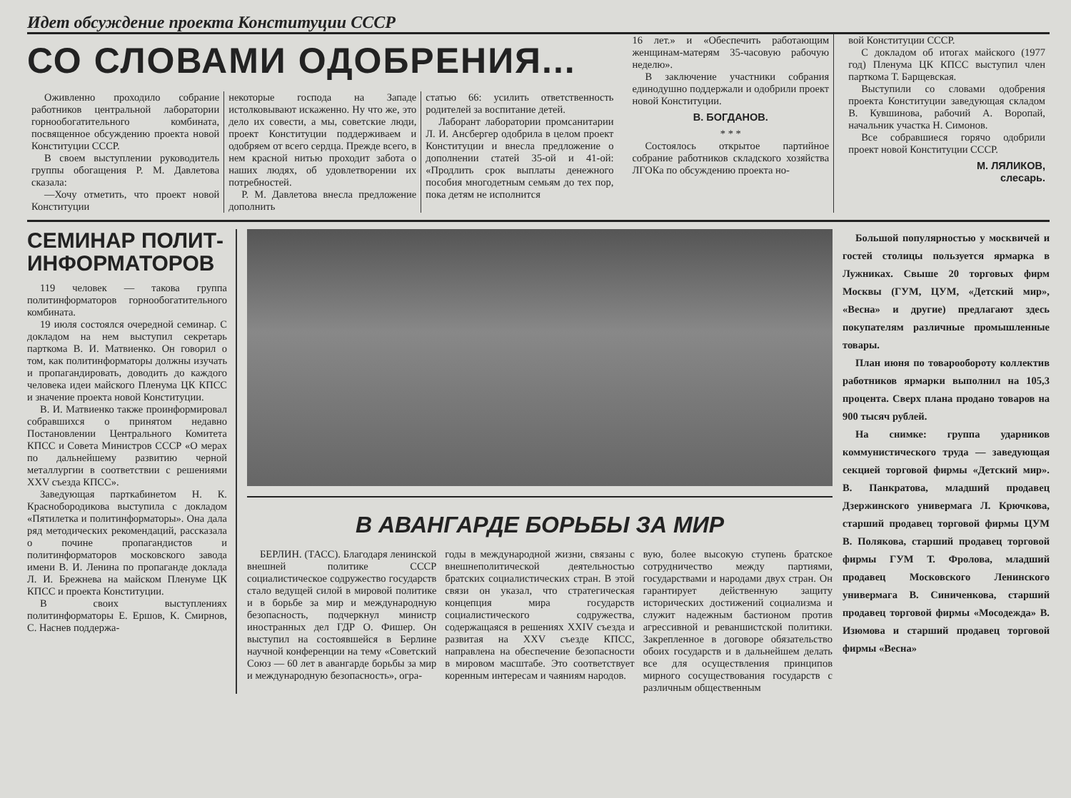Идет обсуждение проекта Конституции СССР
СО СЛОВАМИ ОДОБРЕНИЯ...
Оживленно проходило собрание работников центральной лаборатории горнообогатительного комбината, посвященное обсуждению проекта новой Конституции СССР.
В своем выступлении руководитель группы обогащения Р. М. Давлетова сказала:
—Хочу отметить, что проект новой Конституции
некоторые господа на Западе истолковывают искаженно. Ну что же, это дело их совести, а мы, советские люди, проект Конституции поддерживаем и одобряем от всего сердца. Прежде всего, в нем красной нитью проходит забота о наших людях, об удовлетворении их потребностей.
Р. М. Давлетова внесла предложение дополнить
статью 66: усилить ответственность родителей за воспитание детей.
Лаборант лаборатории промсанитарии Л. И. Ансбергер одобрила в целом проект Конституции и внесла предложение о дополнении статей 35-ой и 41-ой: «Продлить срок выплаты денежного пособия многодетным семьям до тех пор, пока детям не исполнится
16 лет.» и «Обеспечить работающим женщинам-матерям 35-часовую рабочую неделю».
В заключение участники собрания единодушно поддержали и одобрили проект новой Конституции.
В. БОГДАНОВ.
* * *
Состоялось открытое партийное собрание работников складского хозяйства ЛГОКа по обсуждению проекта но-
вой Конституции СССР.
С докладом об итогах майского (1977 год) Пленума ЦК КПСС выступил член парткома Т. Барщевская.
Выступили со словами одобрения проекта Конституции заведующая складом В. Кувшинова, рабочий А. Воропай, начальник участка Н. Симонов.
Все собравшиеся горячо одобрили проект новой Конституции СССР.
М. ЛЯЛИКОВ,
слесарь.
СЕМИНАР ПОЛИТ-
ИНФОРМАТОРОВ
119 человек — такова группа политинформаторов горнообогатительного комбината.
19 июля состоялся очередной семинар. С докладом на нем выступил секретарь парткома В. И. Матвиенко. Он говорил о том, как политинформаторы должны изучать и пропагандировать, доводить до каждого человека идеи майского Пленума ЦК КПСС и значение проекта новой Конституции.
В. И. Матвиенко также проинформировал собравшихся о принятом недавно Постановлении Центрального Комитета КПСС и Совета Министров СССР «О мерах по дальнейшему развитию черной металлургии в соответствии с решениями XXV съезда КПСС».
Заведующая парткабинетом Н. К. Краснобородикова выступила с докладом «Пятилетка и политинформаторы». Она дала ряд методических рекомендаций, рассказала о почине пропагандистов и политинформаторов московского завода имени В. И. Ленина по пропаганде доклада Л. И. Брежнева на майском Пленуме ЦК КПСС и проекта Конституции.
В своих выступлениях политинформаторы Е. Ершов, К. Смирнов, С. Наснев поддержа-
В АВАНГАРДЕ БОРЬБЫ ЗА МИР
БЕРЛИН. (ТАСС). Благодаря ленинской внешней политике СССР социалистическое содружество государств стало ведущей силой в мировой политике и в борьбе за мир и международную безопасность, подчеркнул министр иностранных дел ГДР О. Фишер. Он выступил на состоявшейся в Берлине научной конференции на тему «Советский Союз — 60 лет в авангарде борьбы за мир и международную безопасность», огра-
годы в международной жизни, связаны с внешнеполитической деятельностью братских социалистических стран. В этой связи он указал, что стратегическая концепция мира государств социалистического содружества, содержащаяся в решениях XXIV съезда и развитая на XXV съезде КПСС, направлена на обеспечение безопасности в мировом масштабе. Это соответствует коренным интересам и чаяниям народов.
вую, более высокую ступень братское сотрудничество между партиями, государствами и народами двух стран. Он гарантирует действенную защиту исторических достижений социализма и служит надежным бастионом против агрессивной и реваншистской политики. Закрепленное в договоре обязательство обоих государств и в дальнейшем делать все для осуществления принципов мирного сосуществования государств с различным общественным
Большой популярностью у москвичей и гостей столицы пользуется ярмарка в Лужниках. Свыше 20 торговых фирм Москвы (ГУМ, ЦУМ, «Детский мир», «Весна» и другие) предлагают здесь покупателям различные промышленные товары.
План июня по товарообороту коллектив работников ярмарки выполнил на 105,3 процента. Сверх плана продано товаров на 900 тысяч рублей.
На снимке: группа ударников коммунистического труда — заведующая секцией торговой фирмы «Детский мир». В. Панкратова, младший продавец Дзержинского универмага Л. Крючкова, старший продавец торговой фирмы ЦУМ В. Полякова, старший продавец торговой фирмы ГУМ Т. Фролова, младший продавец Московского Ленинского универмага В. Синиченкова, старший продавец торговой фирмы «Мосодежда» В. Изюмова и старший продавец торговой фирмы «Весна»